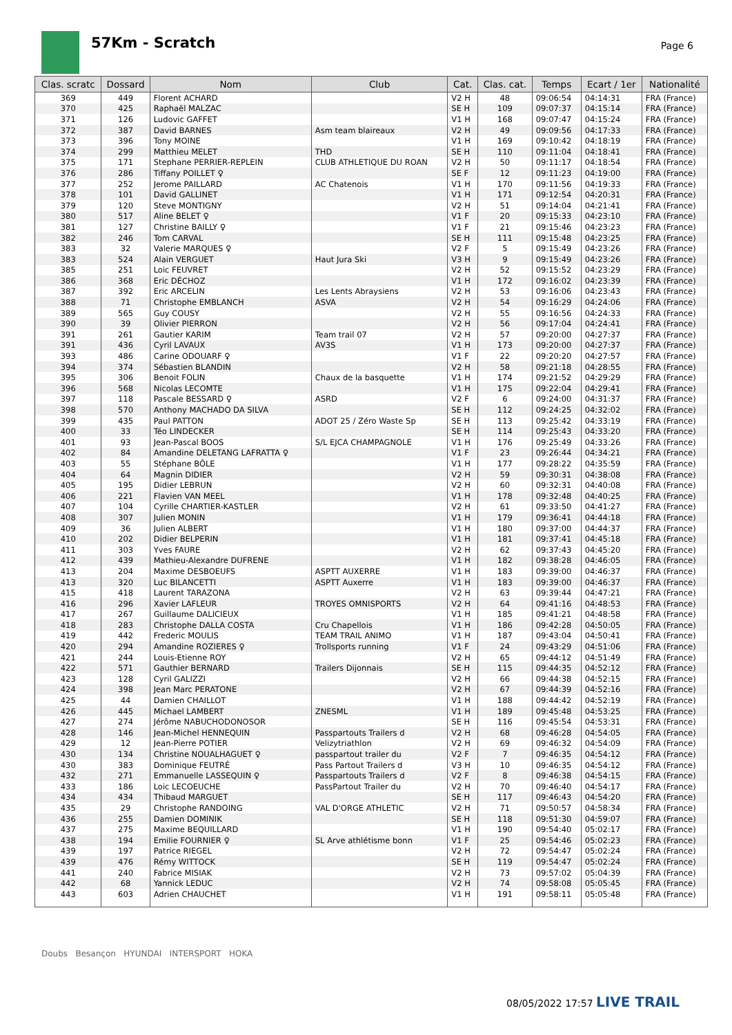57Km - Scratch Page 6
| Clas. scratc | Dossard | Nom | Club | Cat. | Clas. cat. | Temps | Ecart / 1er | Nationalité |
| --- | --- | --- | --- | --- | --- | --- | --- | --- |
| 369 | 449 | Florent ACHARD | | V2 H | 48 | 09:06:54 | 04:14:31 | FRA (France) |
| 370 | 425 | Raphaël MALZAC | | SE H | 109 | 09:07:37 | 04:15:14 | FRA (France) |
| 371 | 126 | Ludovic GAFFET | | V1 H | 168 | 09:07:47 | 04:15:24 | FRA (France) |
| 372 | 387 | David BARNES | Asm team blaireaux | V2 H | 49 | 09:09:56 | 04:17:33 | FRA (France) |
| 373 | 396 | Tony MOINE | | V1 H | 169 | 09:10:42 | 04:18:19 | FRA (France) |
| 374 | 299 | Matthieu MELET | THD | SE H | 110 | 09:11:04 | 04:18:41 | FRA (France) |
| 375 | 171 | Stephane PERRIER-REPLEIN | CLUB ATHLETIQUE DU ROAN | V2 H | 50 | 09:11:17 | 04:18:54 | FRA (France) |
| 376 | 286 | Tiffany POILLET ♀ | | SE F | 12 | 09:11:23 | 04:19:00 | FRA (France) |
| 377 | 252 | Jerome PAILLARD | AC Chatenois | V1 H | 170 | 09:11:56 | 04:19:33 | FRA (France) |
| 378 | 101 | David GALLINET | | V1 H | 171 | 09:12:54 | 04:20:31 | FRA (France) |
| 379 | 120 | Steve MONTIGNY | | V2 H | 51 | 09:14:04 | 04:21:41 | FRA (France) |
| 380 | 517 | Aline BELET ♀ | | V1 F | 20 | 09:15:33 | 04:23:10 | FRA (France) |
| 381 | 127 | Christine BAILLY ♀ | | V1 F | 21 | 09:15:46 | 04:23:23 | FRA (France) |
| 382 | 246 | Tom CARVAL | | SE H | 111 | 09:15:48 | 04:23:25 | FRA (France) |
| 383 | 32 | Valerie MARQUES ♀ | | V2 F | 5 | 09:15:49 | 04:23:26 | FRA (France) |
| 383 | 524 | Alain VERGUET | Haut Jura Ski | V3 H | 9 | 09:15:49 | 04:23:26 | FRA (France) |
| 385 | 251 | Loic FEUVRET | | V2 H | 52 | 09:15:52 | 04:23:29 | FRA (France) |
| 386 | 368 | Eric DÉCHOZ | | V1 H | 172 | 09:16:02 | 04:23:39 | FRA (France) |
| 387 | 392 | Eric ARCELIN | Les Lents Abraysiens | V2 H | 53 | 09:16:06 | 04:23:43 | FRA (France) |
| 388 | 71 | Christophe EMBLANCH | ASVA | V2 H | 54 | 09:16:29 | 04:24:06 | FRA (France) |
| 389 | 565 | Guy COUSY | | V2 H | 55 | 09:16:56 | 04:24:33 | FRA (France) |
| 390 | 39 | Olivier PIERRON | | V2 H | 56 | 09:17:04 | 04:24:41 | FRA (France) |
| 391 | 261 | Gautier KARIM | Team trail 07 | V2 H | 57 | 09:20:00 | 04:27:37 | FRA (France) |
| 391 | 436 | Cyril LAVAUX | AV3S | V1 H | 173 | 09:20:00 | 04:27:37 | FRA (France) |
| 393 | 486 | Carine ODOUARF ♀ | | V1 F | 22 | 09:20:20 | 04:27:57 | FRA (France) |
| 394 | 374 | Sébastien BLANDIN | | V2 H | 58 | 09:21:18 | 04:28:55 | FRA (France) |
| 395 | 306 | Benoit FOLIN | Chaux de la basquette | V1 H | 174 | 09:21:52 | 04:29:29 | FRA (France) |
| 396 | 568 | Nicolas LECOMTE | | V1 H | 175 | 09:22:04 | 04:29:41 | FRA (France) |
| 397 | 118 | Pascale BESSARD ♀ | ASRD | V2 F | 6 | 09:24:00 | 04:31:37 | FRA (France) |
| 398 | 570 | Anthony MACHADO DA SILVA | | SE H | 112 | 09:24:25 | 04:32:02 | FRA (France) |
| 399 | 435 | Paul PATTON | ADOT 25 / Zéro Waste Sp | SE H | 113 | 09:25:42 | 04:33:19 | FRA (France) |
| 400 | 33 | Téo LINDECKER | | SE H | 114 | 09:25:43 | 04:33:20 | FRA (France) |
| 401 | 93 | Jean-Pascal BOOS | S/L EJCA CHAMPAGNOLE | V1 H | 176 | 09:25:49 | 04:33:26 | FRA (France) |
| 402 | 84 | Amandine DELETANG LAFRATTA ♀ | | V1 F | 23 | 09:26:44 | 04:34:21 | FRA (France) |
| 403 | 55 | Stéphane BÔLE | | V1 H | 177 | 09:28:22 | 04:35:59 | FRA (France) |
| 404 | 64 | Magnin DIDIER | | V2 H | 59 | 09:30:31 | 04:38:08 | FRA (France) |
| 405 | 195 | Didier LEBRUN | | V2 H | 60 | 09:32:31 | 04:40:08 | FRA (France) |
| 406 | 221 | Flavien VAN MEEL | | V1 H | 178 | 09:32:48 | 04:40:25 | FRA (France) |
| 407 | 104 | Cyrille CHARTIER-KASTLER | | V2 H | 61 | 09:33:50 | 04:41:27 | FRA (France) |
| 408 | 307 | Julien MONIN | | V1 H | 179 | 09:36:41 | 04:44:18 | FRA (France) |
| 409 | 36 | Julien ALBERT | | V1 H | 180 | 09:37:00 | 04:44:37 | FRA (France) |
| 410 | 202 | Didier BELPERIN | | V1 H | 181 | 09:37:41 | 04:45:18 | FRA (France) |
| 411 | 303 | Yves FAURE | | V2 H | 62 | 09:37:43 | 04:45:20 | FRA (France) |
| 412 | 439 | Mathieu-Alexandre DUFRENE | | V1 H | 182 | 09:38:28 | 04:46:05 | FRA (France) |
| 413 | 204 | Maxime DESBOEUFS | ASPTT AUXERRE | V1 H | 183 | 09:39:00 | 04:46:37 | FRA (France) |
| 413 | 320 | Luc BILANCETTI | ASPTT Auxerre | V1 H | 183 | 09:39:00 | 04:46:37 | FRA (France) |
| 415 | 418 | Laurent TARAZONA | | V2 H | 63 | 09:39:44 | 04:47:21 | FRA (France) |
| 416 | 296 | Xavier LAFLEUR | TROYES OMNISPORTS | V2 H | 64 | 09:41:16 | 04:48:53 | FRA (France) |
| 417 | 267 | Guillaume DALICIEUX | | V1 H | 185 | 09:41:21 | 04:48:58 | FRA (France) |
| 418 | 283 | Christophe DALLA COSTA | Cru Chapellois | V1 H | 186 | 09:42:28 | 04:50:05 | FRA (France) |
| 419 | 442 | Frederic MOULIS | TEAM TRAIL ANIMO | V1 H | 187 | 09:43:04 | 04:50:41 | FRA (France) |
| 420 | 294 | Amandine ROZIERES ♀ | Trollsports running | V1 F | 24 | 09:43:29 | 04:51:06 | FRA (France) |
| 421 | 244 | Louis-Etienne ROY | | V2 H | 65 | 09:44:12 | 04:51:49 | FRA (France) |
| 422 | 571 | Gauthier BERNARD | Trailers Dijonnais | SE H | 115 | 09:44:35 | 04:52:12 | FRA (France) |
| 423 | 128 | Cyril GALIZZI | | V2 H | 66 | 09:44:38 | 04:52:15 | FRA (France) |
| 424 | 398 | Jean Marc PERATONE | | V2 H | 67 | 09:44:39 | 04:52:16 | FRA (France) |
| 425 | 44 | Damien CHAILLOT | | V1 H | 188 | 09:44:42 | 04:52:19 | FRA (France) |
| 426 | 445 | Michael LAMBERT | ZNESML | V1 H | 189 | 09:45:48 | 04:53:25 | FRA (France) |
| 427 | 274 | Jérôme NABUCHODONOSOR | | SE H | 116 | 09:45:54 | 04:53:31 | FRA (France) |
| 428 | 146 | Jean-Michel HENNEQUIN | Passpartouts Trailers d | V2 H | 68 | 09:46:28 | 04:54:05 | FRA (France) |
| 429 | 12 | Jean-Pierre POTIER | Velizytriathlon | V2 H | 69 | 09:46:32 | 04:54:09 | FRA (France) |
| 430 | 134 | Christine NOUALHAGUET ♀ | passpartout trailer du | V2 F | 7 | 09:46:35 | 04:54:12 | FRA (France) |
| 430 | 383 | Dominique FEUTRÉ | Pass Partout Trailers d | V3 H | 10 | 09:46:35 | 04:54:12 | FRA (France) |
| 432 | 271 | Emmanuelle LASSEQUIN ♀ | Passpartouts Trailers d | V2 F | 8 | 09:46:38 | 04:54:15 | FRA (France) |
| 433 | 186 | Loic LECOEUCHE | PassPartout Trailer du | V2 H | 70 | 09:46:40 | 04:54:17 | FRA (France) |
| 434 | 434 | Thibaud MARGUET | | SE H | 117 | 09:46:43 | 04:54:20 | FRA (France) |
| 435 | 29 | Christophe RANDOING | VAL D'ORGE ATHLETIC | V2 H | 71 | 09:50:57 | 04:58:34 | FRA (France) |
| 436 | 255 | Damien DOMINIK | | SE H | 118 | 09:51:30 | 04:59:07 | FRA (France) |
| 437 | 275 | Maxime BEQUILLARD | | V1 H | 190 | 09:54:40 | 05:02:17 | FRA (France) |
| 438 | 194 | Emilie FOURNIER ♀ | SL Arve athlétisme bonn | V1 F | 25 | 09:54:46 | 05:02:23 | FRA (France) |
| 439 | 197 | Patrice RIEGEL | | V2 H | 72 | 09:54:47 | 05:02:24 | FRA (France) |
| 439 | 476 | Rémy WITTOCK | | SE H | 119 | 09:54:47 | 05:02:24 | FRA (France) |
| 441 | 240 | Fabrice MISIAK | | V2 H | 73 | 09:57:02 | 05:04:39 | FRA (France) |
| 442 | 68 | Yannick LEDUC | | V2 H | 74 | 09:58:08 | 05:05:45 | FRA (France) |
| 443 | 603 | Adrien CHAUCHET | | V1 H | 191 | 09:58:11 | 05:05:48 | FRA (France) |
Doubs Besançon HYUNDAI INTERSPORT HOKA
08/05/2022 17:57 LIVE TRAIL